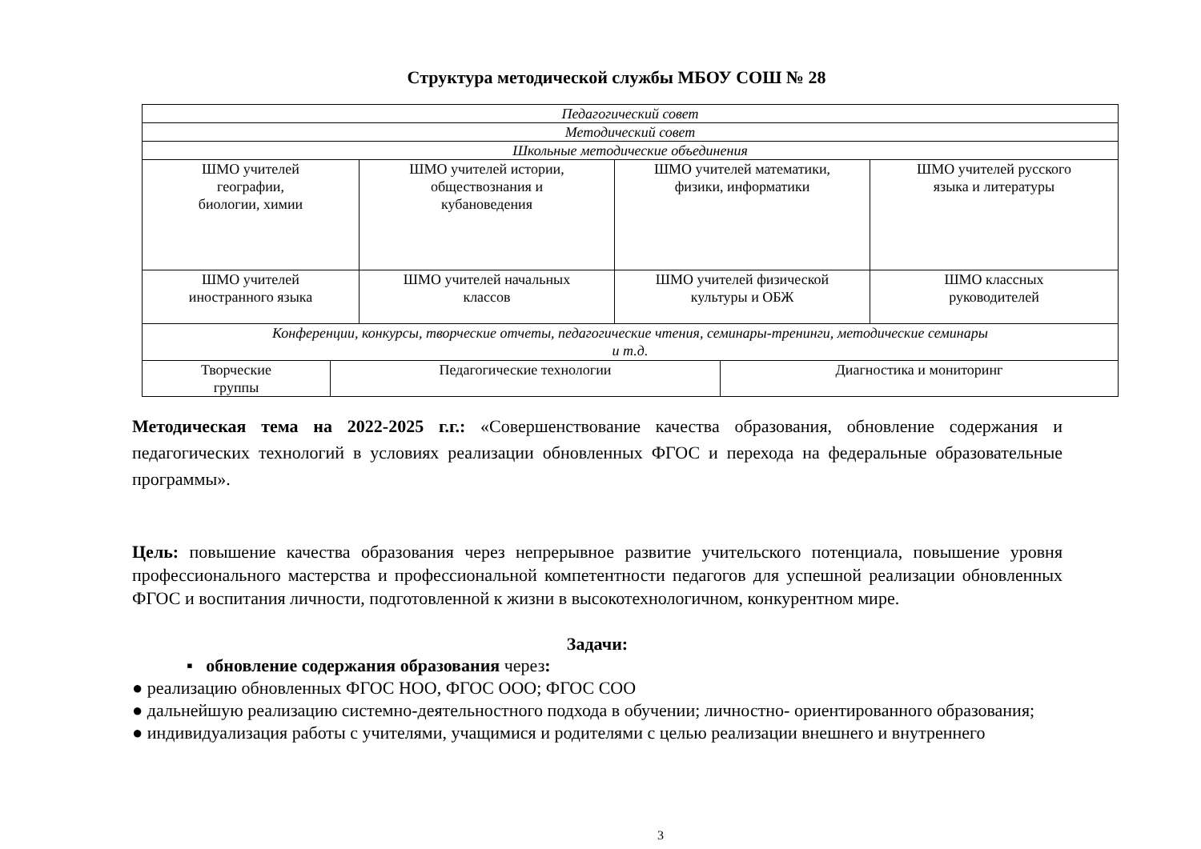Структура методической службы МБОУ СОШ № 28
| Педагогический совет | | | |
| Методический совет | | | |
| Школьные методические объединения | | | |
| ШМО учителей географии, биологии, химии | ШМО учителей истории, обществознания и кубановедения | ШМО учителей математики, физики, информатики | ШМО учителей русского языка и литературы |
| ШМО учителей иностранного языка | ШМО учителей начальных классов | ШМО учителей физической культуры и ОБЖ | ШМО классных руководителей |
| Конференции, конкурсы, творческие отчеты, педагогические чтения, семинары-тренинги, методические семинары и т.д. | | | |
| Творческие группы | Педагогические технологии | Диагностика и мониторинг |
Методическая тема на 2022-2025 г.г.: «Совершенствование качества образования, обновление содержания и педагогических технологий в условиях реализации обновленных ФГОС и перехода на федеральные образовательные программы».
Цель: повышение качества образования через непрерывное развитие учительского потенциала, повышение уровня профессионального мастерства и профессиональной компетентности педагогов для успешной реализации обновленных ФГОС и воспитания личности, подготовленной к жизни в высокотехнологичном, конкурентном мире.
Задачи:
▪ обновление содержания образования через:
● реализацию обновленных ФГОС НОО, ФГОС ООО; ФГОС СОО
● дальнейшую реализацию системно-деятельностного подхода в обучении; личностно- ориентированного образования;
● индивидуализация работы с учителями, учащимися и родителями с целью реализации внешнего и внутреннего
3